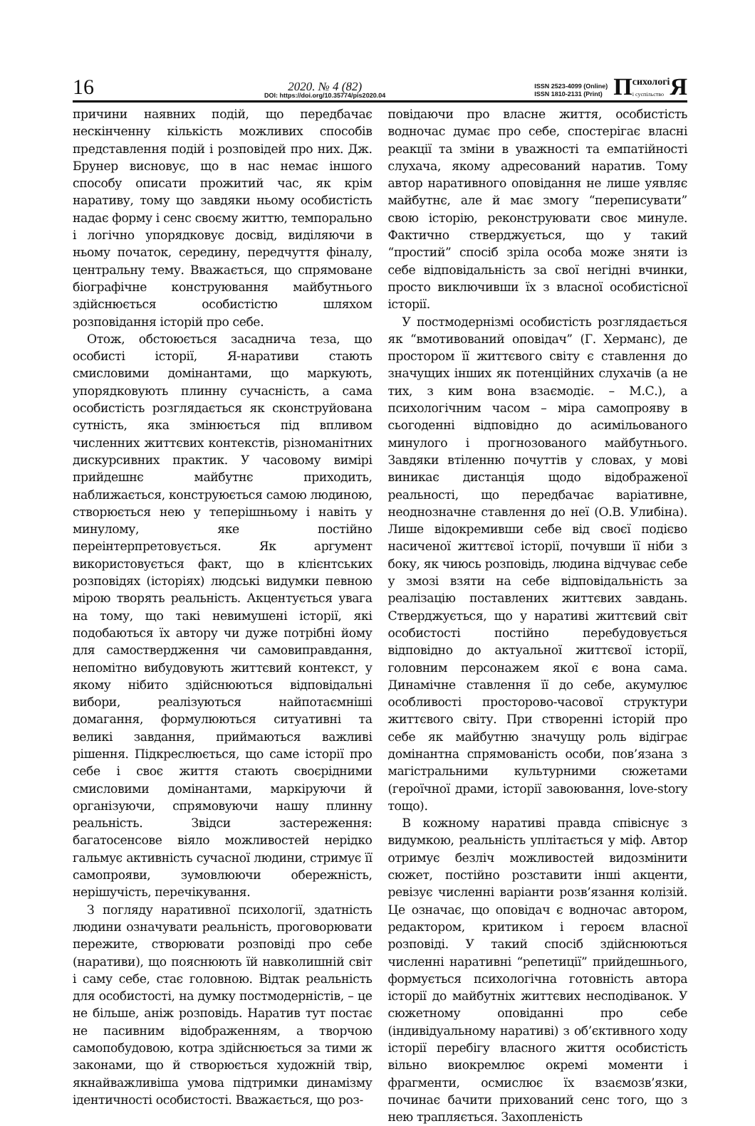16
2020. № 4 (82)
DOI: https://doi.org/10.35774/pis2020.04
ISSN 2523-4099 (Online)
ISSN 1810-2131 (Print)
Психологі
і суспільство Я
причини наявних подій, що передбачає нескінченну кількість можливих способів представлення подій і розповідей про них. Дж. Брунер висновує, що в нас немає іншого способу описати прожитий час, як крім наративу, тому що завдяки ньому особистість надає форму і сенс своєму життю, темпорально і логічно упорядковує досвід, виділяючи в ньому початок, середину, передчуття фіналу, центральну тему. Вважається, що спрямоване біографічне конструювання майбутнього здійснюється особистістю шляхом розповідання історій про себе.
Отож, обстоюється засаднича теза, що особисті історії, Я-наративи стають смисловими домінантами, що маркують, упорядковують плинну сучасність, а сама особистість розглядається як сконструйована сутність, яка змінюється під впливом численних життєвих контекстів, різноманітних дискурсивних практик. У часовому вимірі прийдешнє майбутнє приходить, наближається, конструюється самою людиною, створюється нею у теперішньому і навіть у минулому, яке постійно переінтерпретовується. Як аргумент використовується факт, що в клієнтських розповідях (історіях) людські видумки певною мірою творять реальність. Акцентується увага на тому, що такі невимушені історії, які подобаються їх автору чи дуже потрібні йому для самоствердження чи самовиправдання, непомітно вибудовують життєвий контекст, у якому нібито здійснюються відповідальні вибори, реалізуються найпотаємніші домагання, формулюються ситуативні та великі завдання, приймаються важливі рішення. Підкреслюється, що саме історії про себе і своє життя стають своєрідними смисловими домінантами, маркіруючи й організуючи, спрямовуючи нашу плинну реальність. Звідси застереження: багатосенсове віяло можливостей нерідко гальмує активність сучасної людини, стримує її самопрояви, зумовлюючи обережність, нерішучість, перечікування.
З погляду наративної психології, здатність людини означувати реальність, проговорювати пережите, створювати розповіді про себе (наративи), що пояснюють їй навколишній світ і саму себе, стає головною. Відтак реальність для особистості, на думку постмодерністів, – це не більше, аніж розповідь. Наратив тут постає не пасивним відображенням, а творчою самопобудовою, котра здійснюється за тими ж законами, що й створюється художній твір, якнайважливіша умова підтримки динамізму ідентичності особистості. Вважається, що роз-
повідаючи про власне життя, особистість водночас думає про себе, спостерігає власні реакції та зміни в уважності та емпатійності слухача, якому адресований наратив. Тому автор наративного оповідання не лише уявляє майбутнє, але й має змогу “переписувати” свою історію, реконструювати своє минуле. Фактично стверджується, що у такий “простий” спосіб зріла особа може зняти із себе відповідальність за свої негідні вчинки, просто виключивши їх з власної особистісної історії.
У постмодернізмі особистість розглядається як “вмотивований оповідач” (Г. Херманс), де простором її життєвого світу є ставлення до значущих інших як потенційних слухачів (а не тих, з ким вона взаємодіє. – М.С.), а психологічним часом – міра самопрояву в сьогоденні відповідно до асимільованого минулого і прогнозованого майбутнього. Завдяки втіленню почуттів у словах, у мові виникає дистанція щодо відображеної реальності, що передбачає варіативне, неоднозначне ставлення до неї (О.В. Улибіна). Лише відокремивши себе від своєї подієво насиченої життєвої історії, почувши її ніби з боку, як чиюсь розповідь, людина відчуває себе у змозі взяти на себе відповідальність за реалізацію поставлених життєвих завдань. Стверджується, що у наративі життєвий світ особистості постійно перебудовується відповідно до актуальної життєвої історії, головним персонажем якої є вона сама. Динамічне ставлення її до себе, акумулює особливості просторово-часової структури життєвого світу. При створенні історій про себе як майбутню значущу роль відіграє домінантна спрямованість особи, пов’язана з магістральними культурними сюжетами (героїчної драми, історії завоювання, love-story тощо).
В кожному наративі правда співіснує з видумкою, реальність уплітається у міф. Автор отримує безліч можливостей видозмінити сюжет, постійно розставити інші акценти, ревізує численні варіанти розв’язання колізій. Це означає, що оповідач є водночас автором, редактором, критиком і героєм власної розповіді. У такий спосіб здійснюються численні наративні “репетиції” прийдешнього, формується психологічна готовність автора історії до майбутніх життєвих несподіванок. У сюжетному оповіданні про себе (індивідуальному наративі) з об’єктивного ходу історії перебігу власного життя особистість вільно виокремлює окремі моменти і фрагменти, осмислює їх взаємозв’язки, починає бачити прихований сенс того, що з нею трапляється. Захопленість